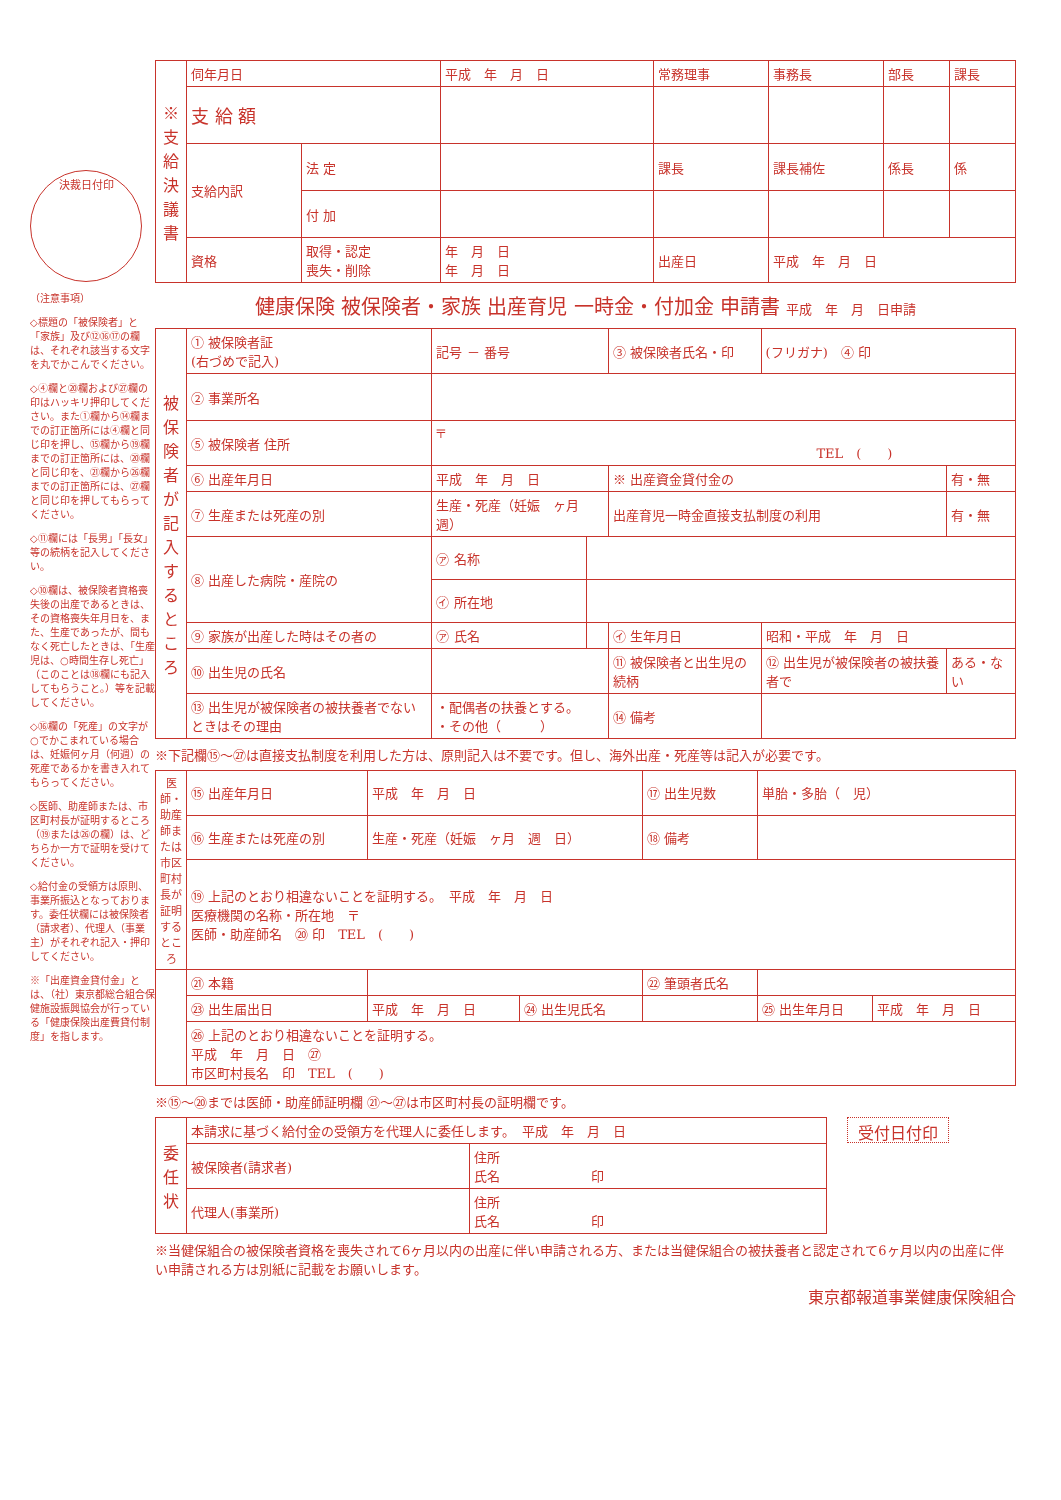決裁日付印
（注意事項）
◇標題の「被保険者」と「家族」及び⑫⑯⑰の欄は、それぞれ該当する文字を丸でかこんでください。
◇④欄と⑳欄および㉗欄の印はハッキリ押印してください。また①欄から⑭欄までの訂正箇所には④欄と同じ印を押し、⑮欄から⑲欄までの訂正箇所には、⑳欄と同じ印を、㉑欄から㉖欄までの訂正箇所には、㉗欄と同じ印を押してもらってください。
◇⑪欄には「長男」「長女」等の続柄を記入してください。
◇⑩欄は、被保険者資格喪失後の出産であるときは、その資格喪失年月日を、また、生産であったが、間もなく死亡したときは、「生産児は、○時間生存し死亡」（このことは⑱欄にも記入してもらうこと。）等を記載してください。
◇⑯欄の「死産」の文字が○でかこまれている場合は、妊娠何ヶ月（何週）の死産であるかを書き入れてもらってください。
◇医師、助産師または、市区町村長が証明するところ（⑲または㉖の欄）は、どちらか一方で証明を受けてください。
◇給付金の受領方は原則、事業所振込となっております。委任状欄には被保険者（請求者）、代理人（事業主）がそれぞれ記入・押印してください。
※「出産資金貸付金」とは、（社）東京都総合組合保健施設振興協会が行っている「健康保険出産費貸付制度」を指します。
| ※支給決議書 | 伺年月日 | | 平成 年 月 日 | 常務理事 | 事務長 | 部長 | 課長 |
| | 支 給 額 | | | | | | |
| | 支給内訳 | 法 定 | | 課長 | 課長補佐 | 係長 | 係 |
| | | 付 加 | | | | | |
| | 資格 | 取得・認定 喪失・削除 | 年 月 日 年 月 日 | 出産日 | 平成 年 月 日 | | |
健康保険 被保険者・家族 出産育児 一時金・付加金 申請書 平成　年　月　日申請
| 被保険者が記入するところ | ① 被保険者証 (右づめで記入) | 記号 － 番号 | | ③ 被保険者氏名・印 | (フリガナ) ④ 印 | |
| | ② 事業所名 | | | | | |
| | ⑤ 被保険者 住所 | 〒 TEL ( ) | | | | |
| | ⑥ 出産年月日 | 平成 年 月 日 | | ※ 出産資金貸付金の | | 有・無 |
| | ⑦ 生産または死産の別 | 生産・死産（妊娠 ヶ月 週） | | 出産育児一時金直接支払制度の利用 | | 有・無 |
| | ⑧ 出産した病院・産院の | ㋐ 名称 | | | | |
| | | ㋑ 所在地 | | | | |
| | ⑨ 家族が出産した時はその者の | ㋐ 氏名 | | ㋑ 生年月日 | 昭和・平成 年 月 日 | |
| | ⑩ 出生児の氏名 | | | ⑪ 被保険者と出生児の続柄 | ⑫ 出生児が被保険者の被扶養者で | ある・ない |
| | ⑬ 出生児が被保険者の被扶養者でないときはその理由 | ・配偶者の扶養とする。 ・その他（ ） | | ⑭ 備考 | | |
※下記欄⑮～㉗は直接支払制度を利用した方は、原則記入は不要です。但し、海外出産・死産等は記入が必要です。
| 医師・助産師または市区町村長が証明するところ | ⑮ 出産年月日 | 平成 年 月 日 | | ⑰ 出生児数 | 単胎・多胎（ 児） | |
| | ⑯ 生産または死産の別 | 生産・死産（妊娠 ヶ月 週 日） | | ⑱ 備考 | | |
| | ⑲ 上記のとおり相違ないことを証明する。 平成 年 月 日 医療機関の名称・所在地 〒 医師・助産師名 ⑳ 印 TEL ( ) | | | | | |
| | ㉑ 本籍 | | | ㉒ 筆頭者氏名 | | |
| | ㉓ 出生届出日 | 平成 年 月 日 | ㉔ 出生児氏名 | | ㉕ 出生年月日 | 平成 年 月 日 |
| | ㉖ 上記のとおり相違ないことを証明する。 平成 年 月 日 ㉗ 市区町村長名 印 TEL ( ) | | | | | |
※⑮～⑳までは医師・助産師証明欄 ㉑～㉗は市区町村長の証明欄です。
| 委任状 | 本請求に基づく給付金の受領方を代理人に委任します。 平成 年 月 日 | |
| | 被保険者(請求者) | 住所 氏名 印 |
| | 代理人(事業所) | 住所 氏名 印 |
受付日付印
※当健保組合の被保険者資格を喪失されて6ヶ月以内の出産に伴い申請される方、または当健保組合の被扶養者と認定されて6ヶ月以内の出産に伴い申請される方は別紙に記載をお願いします。
東京都報道事業健康保険組合